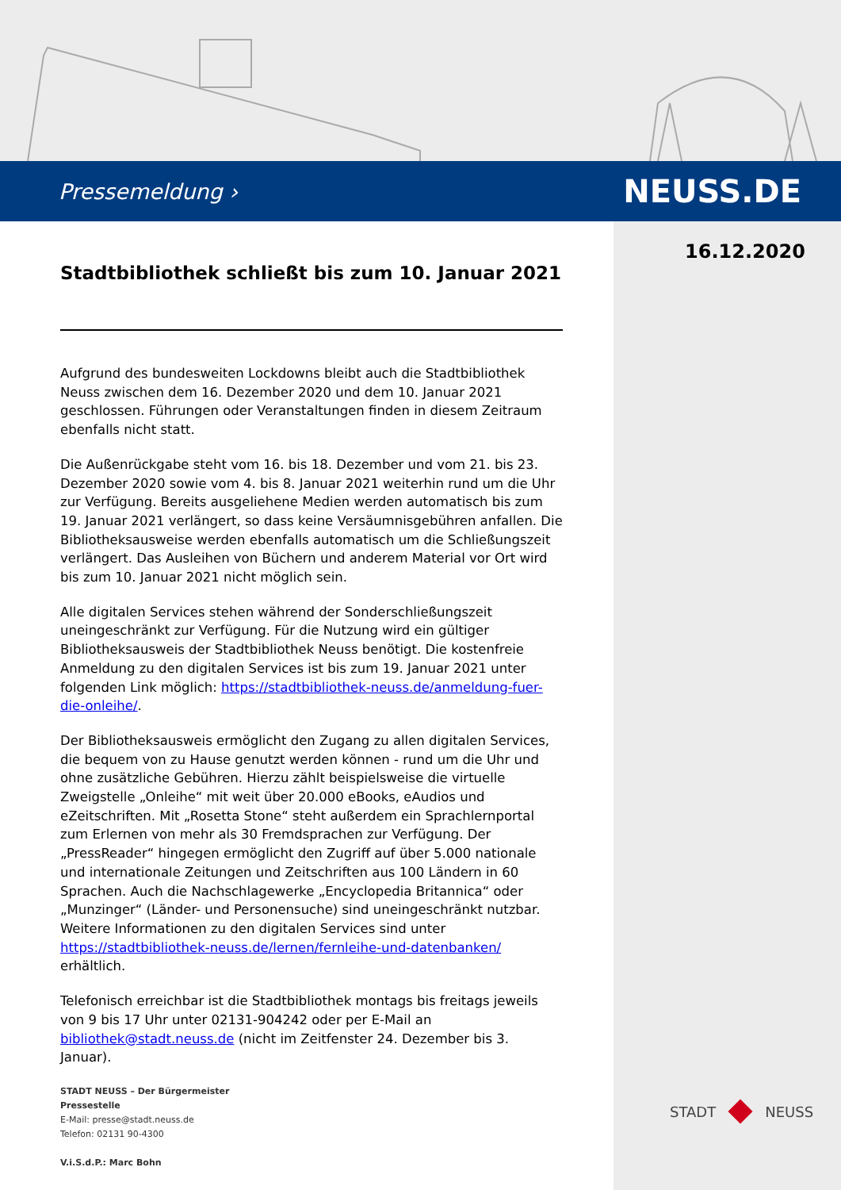Pressemeldung › NEUSS.DE
16.12.2020
Stadtbibliothek schließt bis zum 10. Januar 2021
Aufgrund des bundesweiten Lockdowns bleibt auch die Stadtbibliothek Neuss zwischen dem 16. Dezember 2020 und dem 10. Januar 2021 geschlossen. Führungen oder Veranstaltungen finden in diesem Zeitraum ebenfalls nicht statt.
Die Außenrückgabe steht vom 16. bis 18. Dezember und vom 21. bis 23. Dezember 2020 sowie vom 4. bis 8. Januar 2021 weiterhin rund um die Uhr zur Verfügung. Bereits ausgeliehene Medien werden automatisch bis zum 19. Januar 2021 verlängert, so dass keine Versäumnisgebühren anfallen. Die Bibliotheksausweise werden ebenfalls automatisch um die Schließungszeit verlängert. Das Ausleihen von Büchern und anderem Material vor Ort wird bis zum 10. Januar 2021 nicht möglich sein.
Alle digitalen Services stehen während der Sonderschließungszeit uneingeschränkt zur Verfügung. Für die Nutzung wird ein gültiger Bibliotheksausweis der Stadtbibliothek Neuss benötigt. Die kostenfreie Anmeldung zu den digitalen Services ist bis zum 19. Januar 2021 unter folgenden Link möglich: https://stadtbibliothek-neuss.de/anmeldung-fuer-die-onleihe/.
Der Bibliotheksausweis ermöglicht den Zugang zu allen digitalen Services, die bequem von zu Hause genutzt werden können - rund um die Uhr und ohne zusätzliche Gebühren. Hierzu zählt beispielsweise die virtuelle Zweigstelle „Onleihe“ mit weit über 20.000 eBooks, eAudios und eZeitschriften. Mit „Rosetta Stone“ steht außerdem ein Sprachlernportal zum Erlernen von mehr als 30 Fremdsprachen zur Verfügung. Der „PressReader“ hingegen ermöglicht den Zugriff auf über 5.000 nationale und internationale Zeitungen und Zeitschriften aus 100 Ländern in 60 Sprachen. Auch die Nachschlagewerke „Encyclopedia Britannica“ oder „Munzinger“ (Länder- und Personensuche) sind uneingeschränkt nutzbar. Weitere Informationen zu den digitalen Services sind unter https://stadtbibliothek-neuss.de/lernen/fernleihe-und-datenbanken/ erhältlich.
Telefonisch erreichbar ist die Stadtbibliothek montags bis freitags jeweils von 9 bis 17 Uhr unter 02131-904242 oder per E-Mail an bibliothek@stadt.neuss.de (nicht im Zeitfenster 24. Dezember bis 3. Januar).
STADT NEUSS – Der Bürgermeister
Pressestelle
E-Mail: presse@stadt.neuss.de
Telefon: 02131 90-4300
V.i.S.d.P.: Marc Bohn
STADT NEUSS